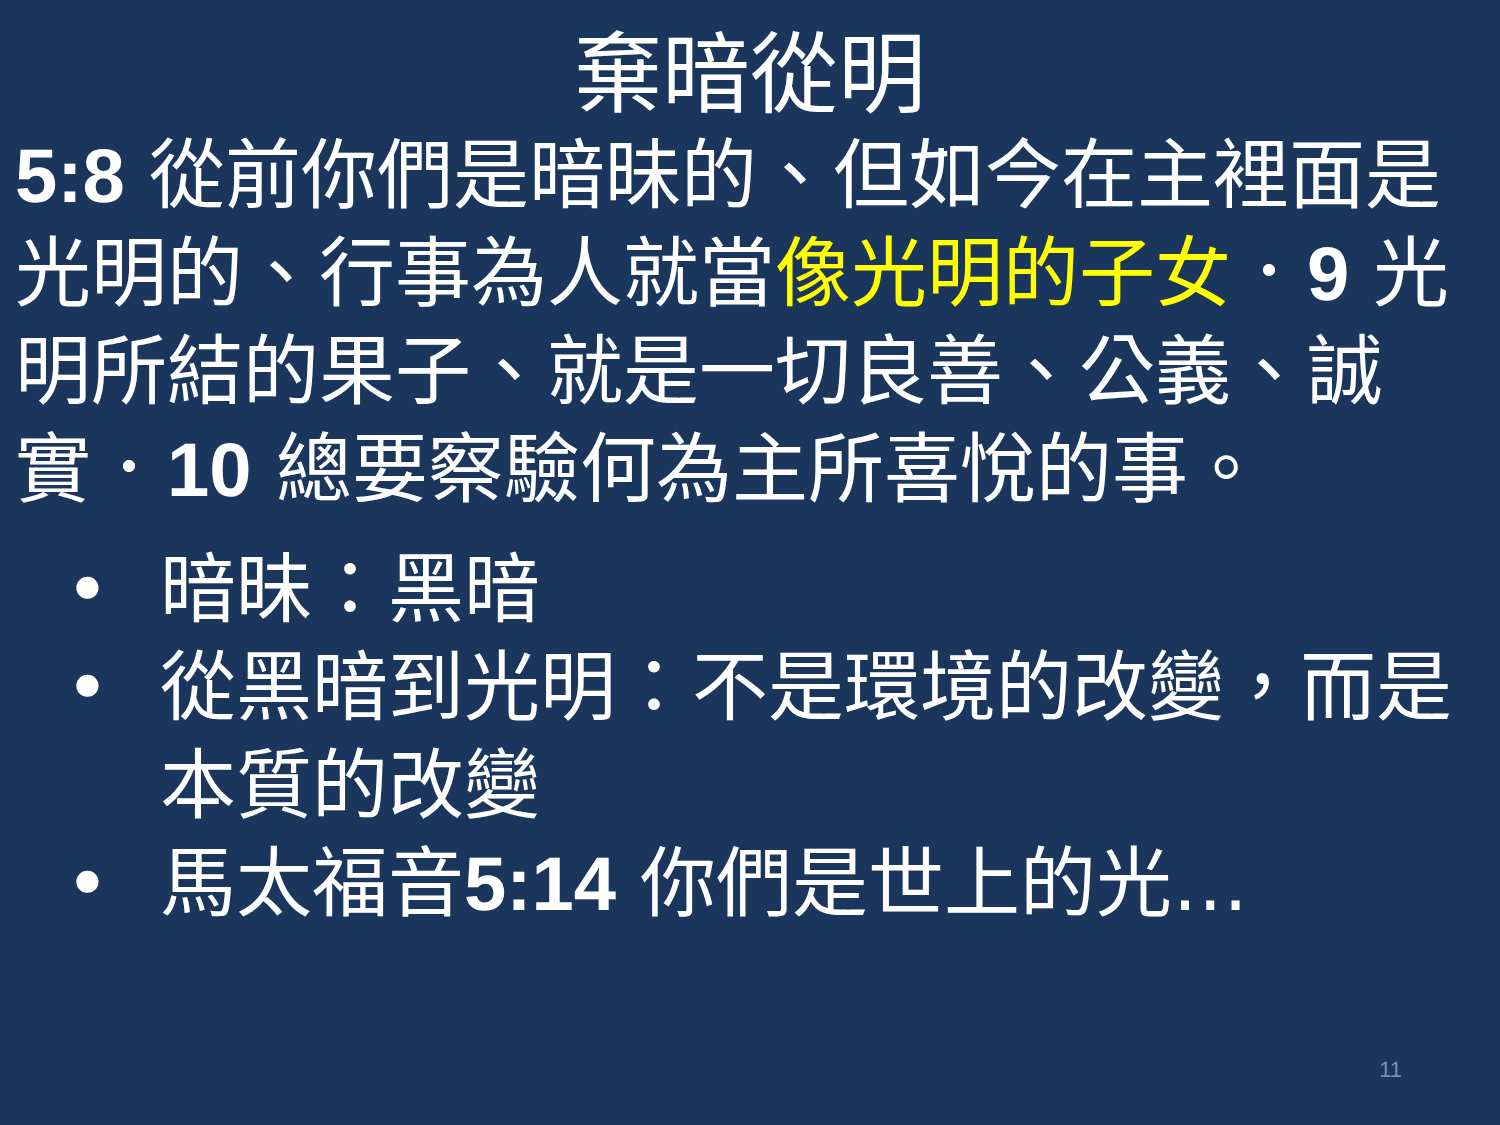棄暗從明
5:8 從前你們是暗昧的、但如今在主裡面是光明的、行事為人就當像光明的子女．9 光明所結的果子、就是一切良善、公義、誠實．10 總要察驗何為主所喜悅的事。
• 暗昧：黑暗
• 從黑暗到光明：不是環境的改變，而是本質的改變
• 馬太福音5:14 你們是世上的光…
11